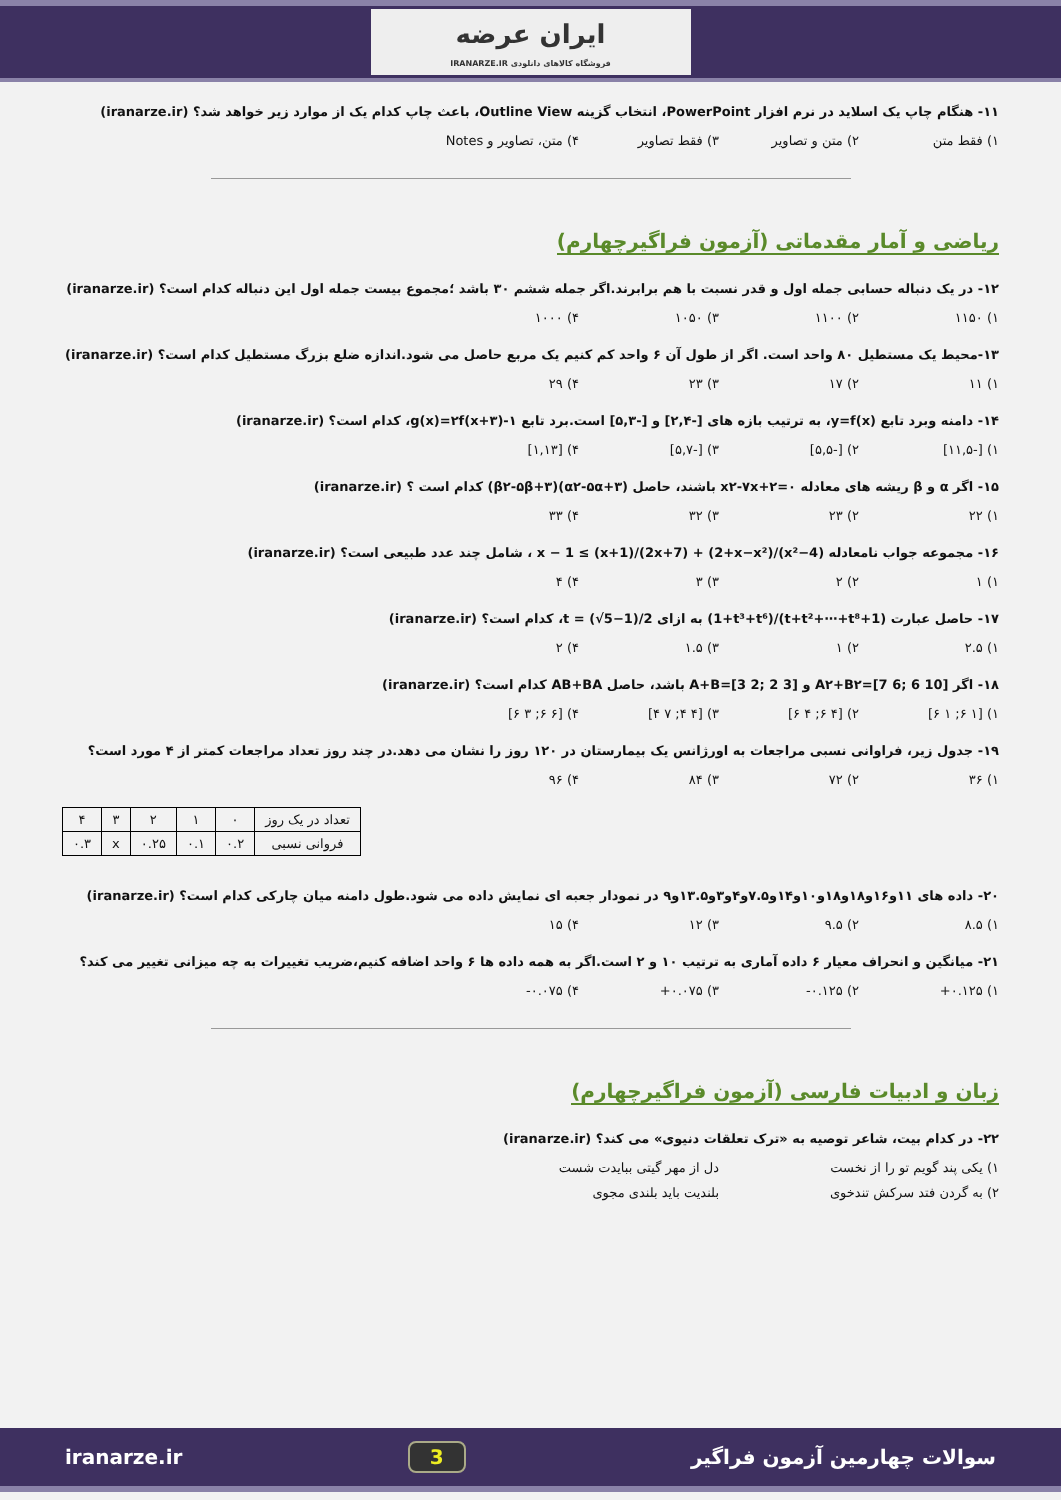ایران عرضه
فروشگاه کالاهای دانلودی IRANARZE.IR
۱۱- هنگام چاپ یک اسلاید در نرم افزار PowerPoint، انتخاب گزینه Outline View، باعث چاپ کدام یک از موارد زیر خواهد شد؟ (iranarze.ir)
۱) فقط متن ۲) متن و تصاویر ۳) فقط تصاویر ۴) متن، تصاویر و Notes
ریاضی و آمار مقدماتی (آزمون فراگیرچهارم)
۱۲- در یک دنباله حسابی جمله اول و قدر نسبت با هم برابرند.اگر جمله ششم ۳۰ باشد ؛مجموع بیست جمله اول این دنباله کدام است؟ (iranarze.ir)
۱) ۱۱۵۰ ۲) ۱۱۰۰ ۳) ۱۰۵۰ ۴) ۱۰۰۰
۱۳-محیط یک مستطیل ۸۰ واحد است. اگر از طول آن ۶ واحد کم کنیم یک مربع حاصل می شود.اندازه ضلع بزرگ مستطیل کدام است؟ (iranarze.ir)
۱) ۱۱ ۲) ۱۷ ۳) ۲۳ ۴) ۲۹
۱۴- دامنه وبرد تابع y=f(x)، به ترتیب بازه های [-۲,۴] و [-۵,۳] است.برد تابع g(x)=۲f(x+۳)-۱، کدام است؟ (iranarze.ir)
۱) [-۱۱,۵] ۲) [-۵,۵] ۳) [-۵,۷] ۴) [۱,۱۳]
۱۵- اگر α و β ریشه های معادله x۲-۷x+۲=۰ باشند، حاصل (α۲-۵α+۳)(β۲-۵β+۳) کدام است ؟ (iranarze.ir)
۱) ۲۲ ۲) ۲۳ ۳) ۳۲ ۴) ۳۳
۱۶- مجموعه جواب نامعادله (x²−4)/(2+x−x²) + (2x+7)/(x+1) ≥ x − 1 ، شامل چند عدد طبیعی است؟ (iranarze.ir)
۱) ۱ ۲) ۲ ۳) ۳ ۴) ۴
۱۷- حاصل عبارت (1+t+t²+⋯+t⁸)/(1+t³+t⁶) به ازای t = (√5−1)/2، کدام است؟ (iranarze.ir)
۱) ۲.۵ ۲) ۱ ۳) ۱.۵ ۴) ۲
۱۸- اگر A۲+B۲=[7 6; 6 10] و A+B=[3 2; 2 3] باشد، حاصل AB+BA کدام است؟ (iranarze.ir)
۱) [۱ ۶; ۱ ۶] ۲) [۴ ۶; ۴ ۶] ۳) [۴ ۴; ۷ ۴] ۴) [۶ ۶; ۳ ۶]
۱۹- جدول زیر، فراوانی نسبی مراجعات به اورژانس یک بیمارستان در ۱۲۰ روز را نشان می دهد.در چند روز تعداد مراجعات کمتر از ۴ مورد است؟
۱) ۳۶ ۲) ۷۲ ۳) ۸۴ ۴) ۹۶
| تعداد در یک روز | ۰ | ۱ | ۲ | ۳ | ۴ |
| فروانی نسبی | ۰.۲ | ۰.۱ | ۰.۲۵ | x | ۰.۳ |
۲۰- داده های ۱۱و۱۶و۱۸و۱۸و۱۰و۱۴و۷.۵و۴و۳و۱۳.۵و۹ در نمودار جعبه ای نمایش داده می شود.طول دامنه میان چارکی کدام است؟ (iranarze.ir)
۱) ۸.۵ ۲) ۹.۵ ۳) ۱۲ ۴) ۱۵
۲۱- میانگین و انحراف معیار ۶ داده آماری به ترتیب ۱۰ و ۲ است.اگر به همه داده ها ۶ واحد اضافه کنیم،ضریب تغییرات به چه میزانی تغییر می کند؟
۱) ۰.۱۲۵+ ۲) ۰.۱۲۵- ۳) ۰.۰۷۵+ ۴) ۰.۰۷۵-
زبان و ادبیات فارسی (آزمون فراگیرچهارم)
۲۲- در کدام بیت، شاعر توصیه به «ترک تعلقات دنیوی» می کند؟ (iranarze.ir)
۱) یکی پند گویم تو را از نخست دل از مهر گیتی ببایدت شست
۲) به گردن فتد سرکش تندخوی بلندیت باید بلندی مجوی
سوالات چهارمین آزمون فراگیر 3 iranarze.ir